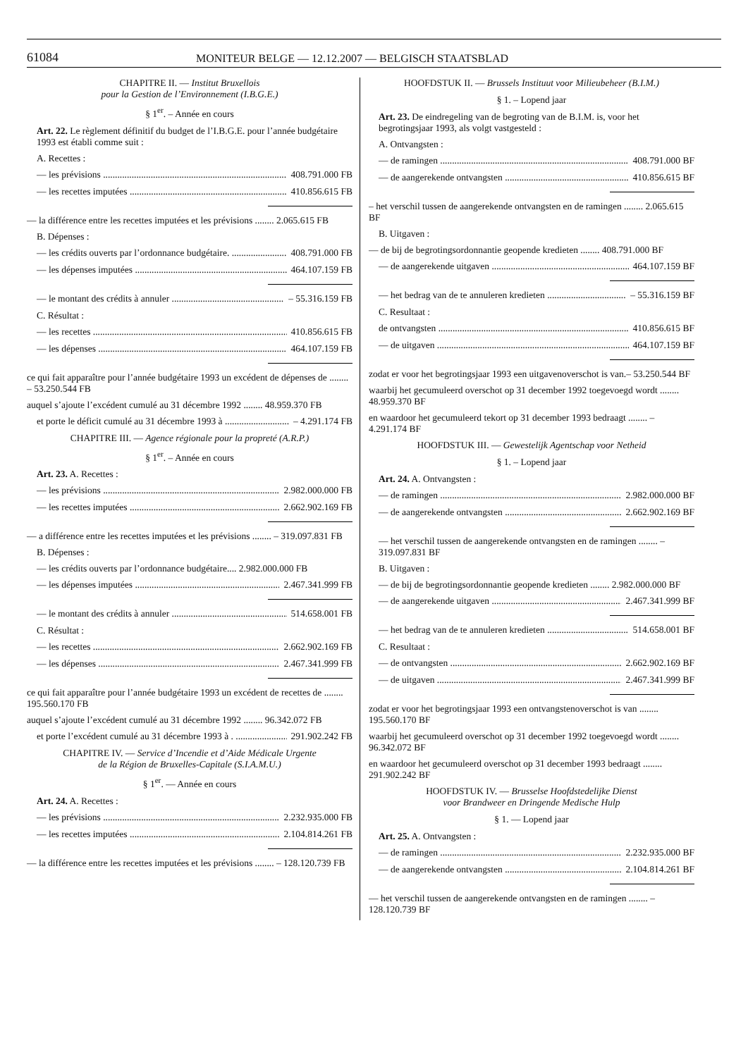61084 MONITEUR BELGE — 12.12.2007 — BELGISCH STAATSBLAD
CHAPITRE II. — Institut Bruxellois
pour la Gestion de l’Environnement (I.B.G.E.)
§ 1<sup>er</sup>. – Année en cours
Art. 22. Le règlement définitif du budget de l’I.B.G.E. pour l’année budgétaire 1993 est établi comme suit :
A. Recettes :
— les prévisions 408.791.000 FB
— les recettes imputées 410.856.615 FB
— la différence entre les recettes imputées et les prévisions ........ 2.065.615 FB
B. Dépenses :
— les crédits ouverts par l’ordonnance budgétaire. 408.791.000 FB
— les dépenses imputées 464.107.159 FB
— le montant des crédits à annuler – 55.316.159 FB
C. Résultat :
— les recettes 410.856.615 FB
— les dépenses 464.107.159 FB
ce qui fait apparaître pour l’année budgétaire 1993 un excédent de dépenses de ........ – 53.250.544 FB
auquel s’ajoute l’excédent cumulé au 31 décembre 1992 ........ 48.959.370 FB
et porte le déficit cumulé au 31 décembre 1993 à – 4.291.174 FB
CHAPITRE III. — Agence régionale pour la propreté (A.R.P.)
§ 1<sup>er</sup>. – Année en cours
Art. 23. A. Recettes :
— les prévisions 2.982.000.000 FB
— les recettes imputées 2.662.902.169 FB
— a différence entre les recettes imputées et les prévisions ........ – 319.097.831 FB
B. Dépenses :
— les crédits ouverts par l’ordonnance budgétaire.... 2.982.000.000 FB
— les dépenses imputées 2.467.341.999 FB
— le montant des crédits à annuler 514.658.001 FB
C. Résultat :
— les recettes 2.662.902.169 FB
— les dépenses 2.467.341.999 FB
ce qui fait apparaître pour l’année budgétaire 1993 un excédent de recettes de ........ 195.560.170 FB
auquel s’ajoute l’excédent cumulé au 31 décembre 1992 ........ 96.342.072 FB
et porte l’excédent cumulé au 31 décembre 1993 à . 291.902.242 FB
CHAPITRE IV. — Service d’Incendie et d’Aide Médicale Urgente
de la Région de Bruxelles-Capitale (S.I.A.M.U.)
§ 1<sup>er</sup>. — Année en cours
Art. 24. A. Recettes :
— les prévisions 2.232.935.000 FB
— les recettes imputées 2.104.814.261 FB
— la différence entre les recettes imputées et les prévisions ........ – 128.120.739 FB
HOOFDSTUK II. — Brussels Instituut voor Milieubeheer (B.I.M.)
§ 1. – Lopend jaar
Art. 23. De eindregeling van de begroting van de B.I.M. is, voor het begrotingsjaar 1993, als volgt vastgesteld :
A. Ontvangsten :
— de ramingen 408.791.000 BF
— de aangerekende ontvangsten 410.856.615 BF
– het verschil tussen de aangerekende ontvangsten en de ramingen ........ 2.065.615 BF
B. Uitgaven :
— de bij de begrotingsordonnantie geopende kredieten ........ 408.791.000 BF
— de aangerekende uitgaven 464.107.159 BF
— het bedrag van de te annuleren kredieten – 55.316.159 BF
C. Resultaat :
de ontvangsten 410.856.615 BF
— de uitgaven 464.107.159 BF
zodat er voor het begrotingsjaar 1993 een uitgavenoverschot is van.– 53.250.544 BF
waarbij het gecumuleerd overschot op 31 december 1992 toegevoegd wordt ........ 48.959.370 BF
en waardoor het gecumuleerd tekort op 31 december 1993 bedraagt ........ – 4.291.174 BF
HOOFDSTUK III. — Gewestelijk Agentschap voor Netheid
§ 1. – Lopend jaar
Art. 24. A. Ontvangsten :
— de ramingen 2.982.000.000 BF
— de aangerekende ontvangsten 2.662.902.169 BF
— het verschil tussen de aangerekende ontvangsten en de ramingen ........ – 319.097.831 BF
B. Uitgaven :
— de bij de begrotingsordonnantie geopende kredieten ........ 2.982.000.000 BF
— de aangerekende uitgaven 2.467.341.999 BF
— het bedrag van de te annuleren kredieten 514.658.001 BF
C. Resultaat :
— de ontvangsten 2.662.902.169 BF
— de uitgaven 2.467.341.999 BF
zodat er voor het begrotingsjaar 1993 een ontvangstenoverschot is van ........ 195.560.170 BF
waarbij het gecumuleerd overschot op 31 december 1992 toegevoegd wordt ........ 96.342.072 BF
en waardoor het gecumuleerd overschot op 31 december 1993 bedraagt ........ 291.902.242 BF
HOOFDSTUK IV. — Brusselse Hoofdstedelijke Dienst
voor Brandweer en Dringende Medische Hulp
§ 1. — Lopend jaar
Art. 25. A. Ontvangsten :
— de ramingen 2.232.935.000 BF
— de aangerekende ontvangsten 2.104.814.261 BF
— het verschil tussen de aangerekende ontvangsten en de ramingen ........ – 128.120.739 BF